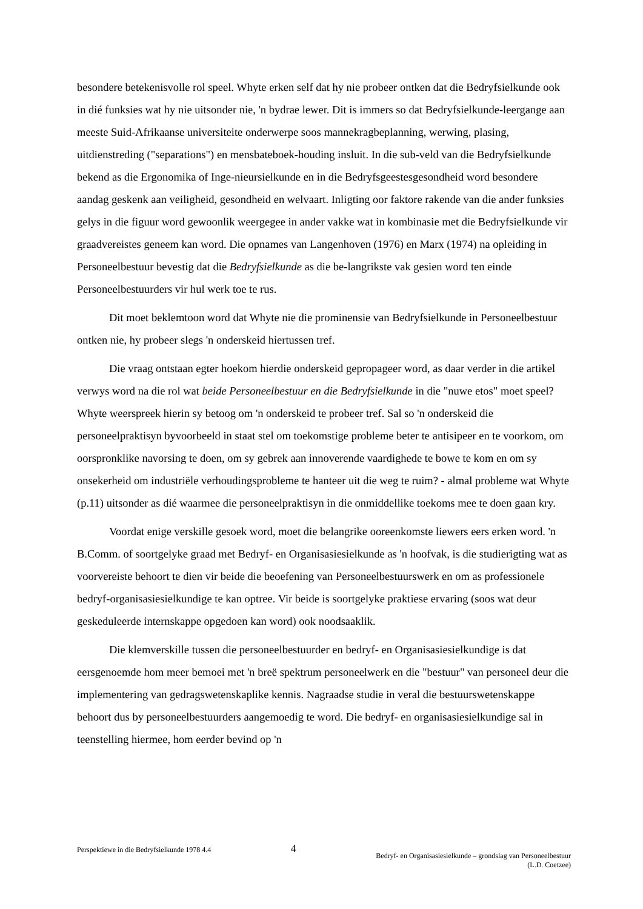besondere betekenisvolle rol speel. Whyte erken self dat hy nie probeer ontken dat die Bedryfsielkunde ook in dié funksies wat hy nie uitsonder nie, 'n bydrae lewer. Dit is immers so dat Bedryfsielkunde-leergange aan meeste Suid-Afrikaanse universiteite onderwerpe soos mannekragbeplanning, werwing, plasing, uitdienstreding ("separations") en mensbateboek-houding insluit. In die sub-veld van die Bedryfsielkunde bekend as die Ergonomika of Inge-nieursielkunde en in die Bedryfsgeestesgesondheid word besondere aandag geskenk aan veiligheid, gesondheid en welvaart. Inligting oor faktore rakende van die ander funksies gelys in die figuur word gewoonlik weergegee in ander vakke wat in kombinasie met die Bedryfsielkunde vir graadvereistes geneem kan word. Die opnames van Langenhoven (1976) en Marx (1974) na opleiding in Personeelbestuur bevestig dat die Bedryfsielkunde as die be-langrikste vak gesien word ten einde Personeelbestuurders vir hul werk toe te rus.
Dit moet beklemtoon word dat Whyte nie die prominensie van Bedryfsielkunde in Personeelbestuur ontken nie, hy probeer slegs 'n onderskeid hiertussen tref.
Die vraag ontstaan egter hoekom hierdie onderskeid gepropageer word, as daar verder in die artikel verwys word na die rol wat beide Personeelbestuur en die Bedryfsielkunde in die "nuwe etos" moet speel? Whyte weerspreek hierin sy betoog om 'n onderskeid te probeer tref. Sal so 'n onderskeid die personeelpraktisyn byvoorbeeld in staat stel om toekomstige probleme beter te antisipeer en te voorkom, om oorspronklike navorsing te doen, om sy gebrek aan innoverende vaardighede te bowe te kom en om sy onsekerheid om industriële verhoudingsprobleme te hanteer uit die weg te ruim? - almal probleme wat Whyte (p.11) uitsonder as dié waarmee die personeelpraktisyn in die onmiddellike toekoms mee te doen gaan kry.
Voordat enige verskille gesoek word, moet die belangrike ooreenkomste liewers eers erken word. 'n B.Comm. of soortgelyke graad met Bedryf- en Organisasiesielkunde as 'n hoofvak, is die studierigting wat as voorvereiste behoort te dien vir beide die beoefening van Personeelbestuurswerk en om as professionele bedryf-organisasiesielkundige te kan optree. Vir beide is soortgelyke praktiese ervaring (soos wat deur geskeduleerde internskappe opgedoen kan word) ook noodsaaklik.
Die klemverskille tussen die personeelbestuurder en bedryf- en Organisasiesielkundige is dat eersgenoemde hom meer bemoei met 'n breë spektrum personeelwerk en die "bestuur" van personeel deur die implementering van gedragswetenskaplike kennis. Nagraadse studie in veral die bestuurswetenskappe behoort dus by personeelbestuurders aangemoedig te word. Die bedryf- en organisasiesielkundige sal in teenstelling hiermee, hom eerder bevind op 'n
Perspektiewe in die Bedryfsielkunde 1978 4.4
4
Bedryf- en Organisasiesielkunde – grondslag van Personeelbestuur
(L.D. Coetzee)